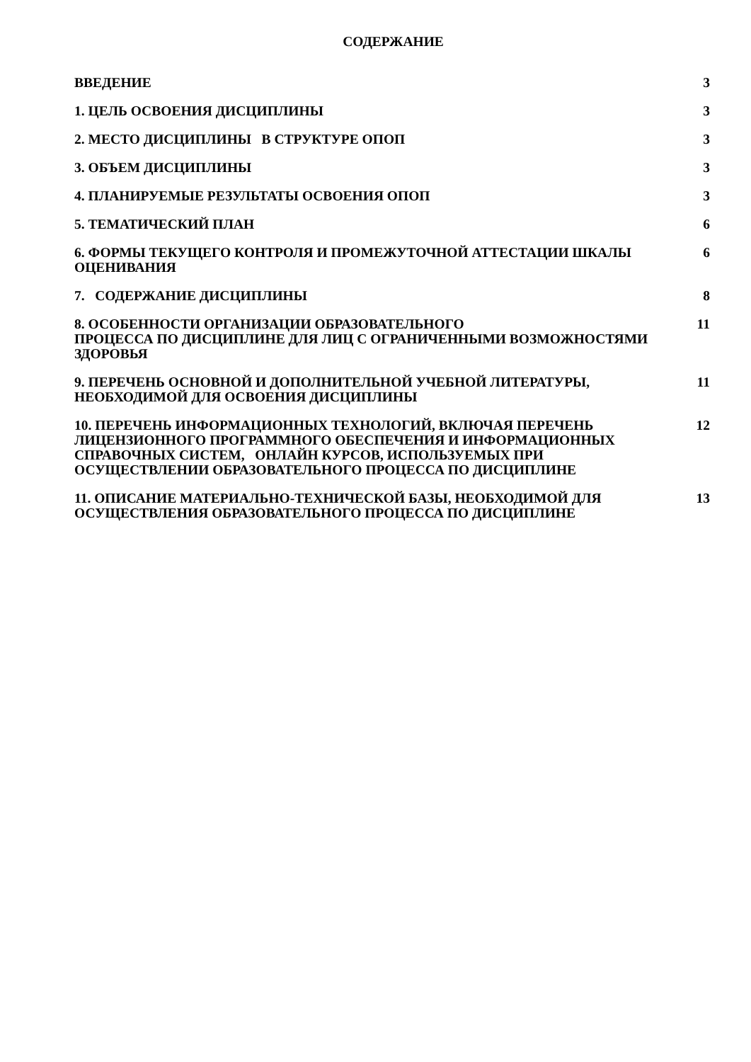СОДЕРЖАНИЕ
ВВЕДЕНИЕ 3
1. ЦЕЛЬ ОСВОЕНИЯ ДИСЦИПЛИНЫ 3
2. МЕСТО ДИСЦИПЛИНЫ В СТРУКТУРЕ ОПОП 3
3. ОБЪЕМ ДИСЦИПЛИНЫ 3
4. ПЛАНИРУЕМЫЕ РЕЗУЛЬТАТЫ ОСВОЕНИЯ ОПОП 3
5. ТЕМАТИЧЕСКИЙ ПЛАН 6
6. ФОРМЫ ТЕКУЩЕГО КОНТРОЛЯ И ПРОМЕЖУТОЧНОЙ АТТЕСТАЦИИ ШКАЛЫ ОЦЕНИВАНИЯ 6
7. СОДЕРЖАНИЕ ДИСЦИПЛИНЫ 8
8. ОСОБЕННОСТИ ОРГАНИЗАЦИИ ОБРАЗОВАТЕЛЬНОГО
ПРОЦЕССА ПО ДИСЦИПЛИНЕ ДЛЯ ЛИЦ С ОГРАНИЧЕННЫМИ ВОЗМОЖНОСТЯМИ ЗДОРОВЬЯ
11
9. ПЕРЕЧЕНЬ ОСНОВНОЙ И ДОПОЛНИТЕЛЬНОЙ УЧЕБНОЙ ЛИТЕРАТУРЫ, НЕОБХОДИМОЙ ДЛЯ ОСВОЕНИЯ ДИСЦИПЛИНЫ
11
10. ПЕРЕЧЕНЬ ИНФОРМАЦИОННЫХ ТЕХНОЛОГИЙ, ВКЛЮЧАЯ ПЕРЕЧЕНЬ ЛИЦЕНЗИОННОГО ПРОГРАММНОГО ОБЕСПЕЧЕНИЯ И ИНФОРМАЦИОННЫХ СПРАВОЧНЫХ СИСТЕМ, ОНЛАЙН КУРСОВ, ИСПОЛЬЗУЕМЫХ ПРИ ОСУЩЕСТВЛЕНИИ ОБРАЗОВАТЕЛЬНОГО ПРОЦЕССА ПО ДИСЦИПЛИНЕ
12
11. ОПИСАНИЕ МАТЕРИАЛЬНО-ТЕХНИЧЕСКОЙ БАЗЫ, НЕОБХОДИМОЙ ДЛЯ ОСУЩЕСТВЛЕНИЯ ОБРАЗОВАТЕЛЬНОГО ПРОЦЕССА ПО ДИСЦИПЛИНЕ
13